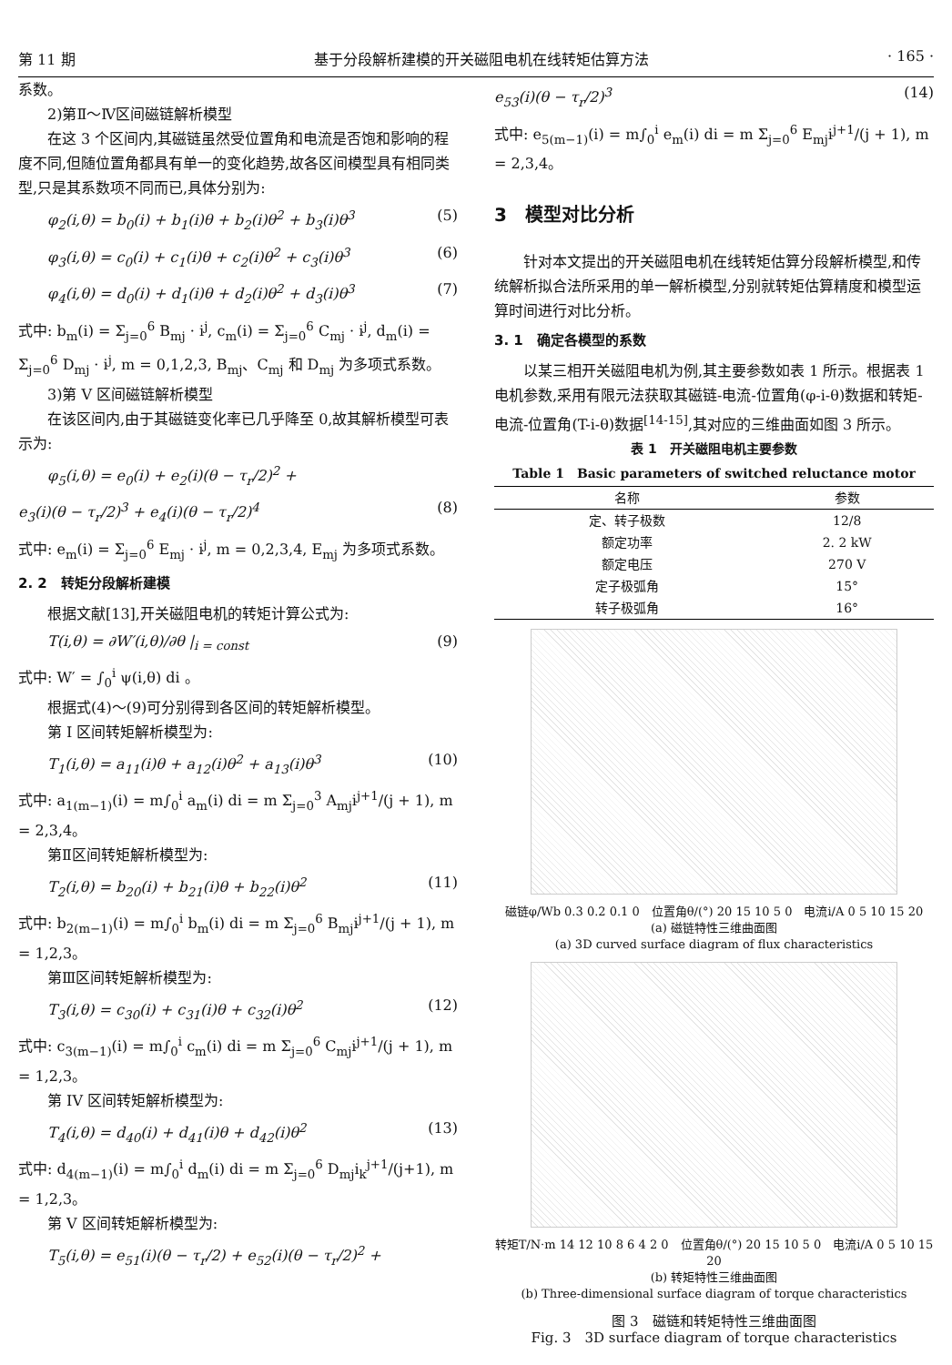第 11 期 基于分段解析建模的开关磁阻电机在线转矩估算方法 · 165 ·
系数。
2)第Ⅱ～Ⅳ区间磁链解析模型
在这 3 个区间内,其磁链虽然受位置角和电流是否饱和影响的程度不同,但随位置角都具有单一的变化趋势,故各区间模型具有相同类型,只是其系数项不同而已,具体分别为:
φ<sub>2</sub>(i,θ) = b<sub>0</sub>(i) + b<sub>1</sub>(i)θ + b<sub>2</sub>(i)θ<sup>2</sup> + b<sub>3</sub>(i)θ<sup>3</sup> (5)
φ<sub>3</sub>(i,θ) = c<sub>0</sub>(i) + c<sub>1</sub>(i)θ + c<sub>2</sub>(i)θ<sup>2</sup> + c<sub>3</sub>(i)θ<sup>3</sup> (6)
φ<sub>4</sub>(i,θ) = d<sub>0</sub>(i) + d<sub>1</sub>(i)θ + d<sub>2</sub>(i)θ<sup>2</sup> + d<sub>3</sub>(i)θ<sup>3</sup> (7)
式中: b<sub>m</sub>(i) = Σ<sub>j=0</sub><sup>6</sup> B<sub>mj</sub> · i<sup>j</sup>, c<sub>m</sub>(i) = Σ<sub>j=0</sub><sup>6</sup> C<sub>mj</sub> · i<sup>j</sup>, d<sub>m</sub>(i) = Σ<sub>j=0</sub><sup>6</sup> D<sub>mj</sub> · i<sup>j</sup>, m = 0,1,2,3, B<sub>mj</sub>、C<sub>mj</sub> 和 D<sub>mj</sub> 为多项式系数。
3)第 V 区间磁链解析模型
在该区间内,由于其磁链变化率已几乎降至 0,故其解析模型可表示为:
φ<sub>5</sub>(i,θ) = e<sub>0</sub>(i) + e<sub>2</sub>(i)(θ − τ<sub>r</sub>/2)<sup>2</sup> +
e<sub>3</sub>(i)(θ − τ<sub>r</sub>/2)<sup>3</sup> + e<sub>4</sub>(i)(θ − τ<sub>r</sub>/2)<sup>4</sup> (8)
式中: e<sub>m</sub>(i) = Σ<sub>j=0</sub><sup>6</sup> E<sub>mj</sub> · i<sup>j</sup>, m = 0,2,3,4, E<sub>mj</sub> 为多项式系数。
2. 2　转矩分段解析建模
根据文献[13],开关磁阻电机的转矩计算公式为:
T(i,θ) = ∂W′(i,θ)/∂θ |<sub>i = const</sub> (9)
式中: W′ = ∫<sub>0</sub><sup>i</sup> ψ(i,θ) di 。
根据式(4)～(9)可分别得到各区间的转矩解析模型。
第 I 区间转矩解析模型为:
T<sub>1</sub>(i,θ) = a<sub>11</sub>(i)θ + a<sub>12</sub>(i)θ<sup>2</sup> + a<sub>13</sub>(i)θ<sup>3</sup> (10)
式中: a<sub>1(m−1)</sub>(i) = m∫<sub>0</sub><sup>i</sup> a<sub>m</sub>(i) di = m Σ<sub>j=0</sub><sup>3</sup> A<sub>mj</sub>i<sup>j+1</sup>/(j + 1), m = 2,3,4。
第Ⅱ区间转矩解析模型为:
T<sub>2</sub>(i,θ) = b<sub>20</sub>(i) + b<sub>21</sub>(i)θ + b<sub>22</sub>(i)θ<sup>2</sup> (11)
式中: b<sub>2(m−1)</sub>(i) = m∫<sub>0</sub><sup>i</sup> b<sub>m</sub>(i) di = m Σ<sub>j=0</sub><sup>6</sup> B<sub>mj</sub>i<sup>j+1</sup>/(j + 1), m = 1,2,3。
第Ⅲ区间转矩解析模型为:
T<sub>3</sub>(i,θ) = c<sub>30</sub>(i) + c<sub>31</sub>(i)θ + c<sub>32</sub>(i)θ<sup>2</sup> (12)
式中: c<sub>3(m−1)</sub>(i) = m∫<sub>0</sub><sup>i</sup> c<sub>m</sub>(i) di = m Σ<sub>j=0</sub><sup>6</sup> C<sub>mj</sub>i<sup>j+1</sup>/(j + 1), m = 1,2,3。
第 IV 区间转矩解析模型为:
T<sub>4</sub>(i,θ) = d<sub>40</sub>(i) + d<sub>41</sub>(i)θ + d<sub>42</sub>(i)θ<sup>2</sup> (13)
式中: d<sub>4(m−1)</sub>(i) = m∫<sub>0</sub><sup>i</sup> d<sub>m</sub>(i) di = m Σ<sub>j=0</sub><sup>6</sup> D<sub>mj</sub>i<sub>k</sub><sup>j+1</sup>/(j+1), m = 1,2,3。
第 V 区间转矩解析模型为:
T<sub>5</sub>(i,θ) = e<sub>51</sub>(i)(θ − τ<sub>r</sub>/2) + e<sub>52</sub>(i)(θ − τ<sub>r</sub>/2)<sup>2</sup> +
e<sub>53</sub>(i)(θ − τ<sub>r</sub>/2)<sup>3</sup> (14)
式中: e<sub>5(m−1)</sub>(i) = m∫<sub>0</sub><sup>i</sup> e<sub>m</sub>(i) di = m Σ<sub>j=0</sub><sup>6</sup> E<sub>mj</sub>i<sup>j+1</sup>/(j + 1), m = 2,3,4。
3　模型对比分析
针对本文提出的开关磁阻电机在线转矩估算分段解析模型,和传统解析拟合法所采用的单一解析模型,分别就转矩估算精度和模型运算时间进行对比分析。
3. 1　确定各模型的系数
以某三相开关磁阻电机为例,其主要参数如表 1 所示。根据表 1 电机参数,采用有限元法获取其磁链-电流-位置角(φ-i-θ)数据和转矩-电流-位置角(T-i-θ)数据<sup>[14-15]</sup>,其对应的三维曲面如图 3 所示。
表 1　开关磁阻电机主要参数
Table 1　Basic parameters of switched reluctance motor
| 名称 | 参数 |
| --- | --- |
| 定、转子极数 | 12/8 |
| 额定功率 | 2. 2 kW |
| 额定电压 | 270 V |
| 定子极弧角 | 15° |
| 转子极弧角 | 16° |
磁链φ/Wb 0.3 0.2 0.1 0　位置角θ/(°) 20 15 10 5 0　电流i/A 0 5 10 15 20
(a) 磁链特性三维曲面图
(a) 3D curved surface diagram of flux characteristics
转矩T/N·m 14 12 10 8 6 4 2 0　位置角θ/(°) 20 15 10 5 0　电流i/A 0 5 10 15 20
(b) 转矩特性三维曲面图
(b) Three-dimensional surface diagram of torque characteristics
图 3　磁链和转矩特性三维曲面图
Fig. 3　3D surface diagram of torque characteristics